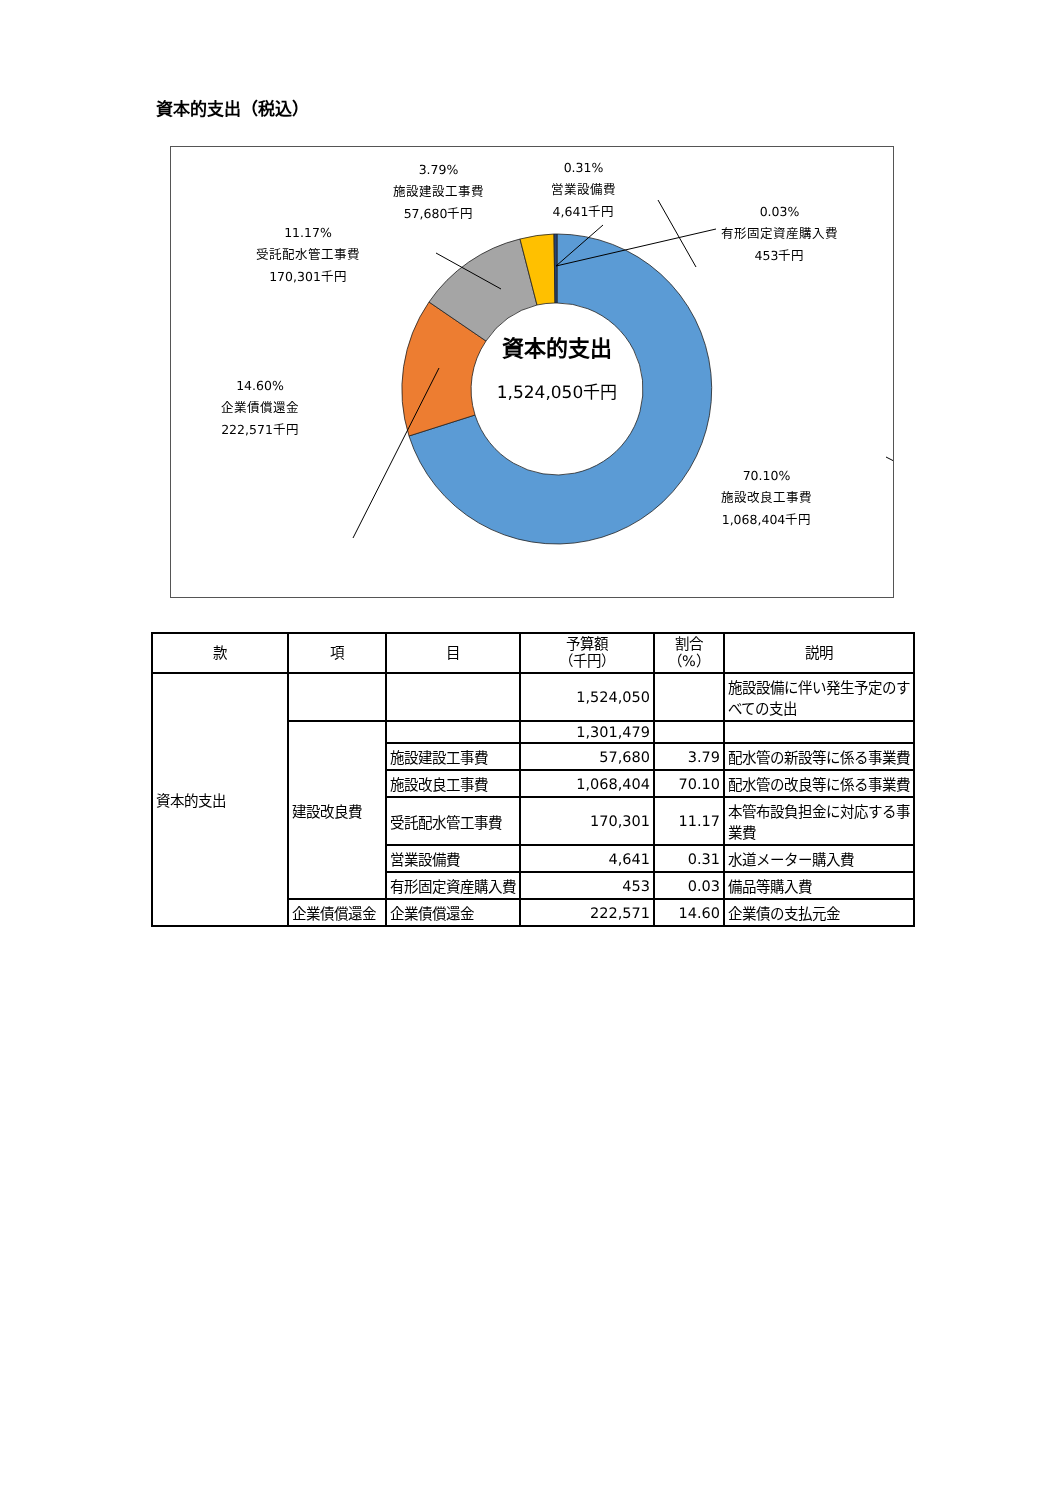資本的支出（税込）
14.60%
企業債償還金
222,571千円
11.17%
受託配水管工事費
170,301千円
3.79%
施設建設工事費
57,680千円
0.31%
営業設備費
4,641千円
0.03%
有形固定資産購入費
453千円
70.10%
施設改良工事費
1,068,404千円
資本的支出
1,524,050千円
| 款 | 項 | 目 | 予算額 （千円） | 割合 （%） | 説明 |
| --- | --- | --- | --- | --- | --- |
| 資本的支出 | | | 1,524,050 | | 施設設備に伴い発生予定のすべての支出 |
| | 建設改良費 | | 1,301,479 | | |
| | | 施設建設工事費 | 57,680 | 3.79 | 配水管の新設等に係る事業費 |
| | | 施設改良工事費 | 1,068,404 | 70.10 | 配水管の改良等に係る事業費 |
| | | 受託配水管工事費 | 170,301 | 11.17 | 本管布設負担金に対応する事業費 |
| | | 営業設備費 | 4,641 | 0.31 | 水道メーター購入費 |
| | | 有形固定資産購入費 | 453 | 0.03 | 備品等購入費 |
| | 企業債償還金 | 企業債償還金 | 222,571 | 14.60 | 企業債の支払元金 |